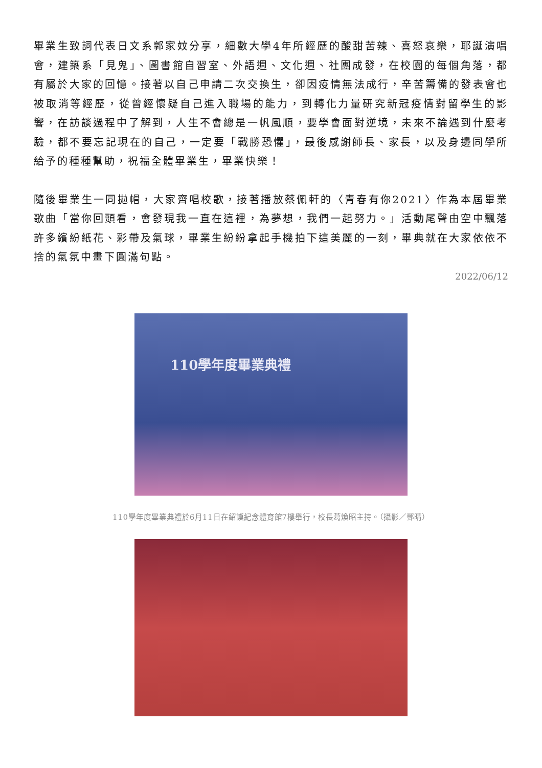畢業生致詞代表日文系郭家妏分享，細數大學4年所經歷的酸甜苦辣、喜怒哀樂，耶誕演唱會，建築系「見鬼」、圖書館自習室、外語週、文化週、社團成發，在校園的每個角落，都有屬於大家的回憶。接著以自己申請二次交換生，卻因疫情無法成行，辛苦籌備的發表會也被取消等經歷，從曾經懷疑自己進入職場的能力，到轉化力量研究新冠疫情對留學生的影響，在訪談過程中了解到，人生不會總是一帆風順，要學會面對逆境，未來不論遇到什麼考驗，都不要忘記現在的自己，一定要「戰勝恐懼」，最後感謝師長、家長，以及身邊同學所給予的種種幫助，祝福全體畢業生，畢業快樂！
隨後畢業生一同拋帽，大家齊唱校歌，接著播放蔡佩軒的〈青春有你2021〉作為本屆畢業歌曲「當你回頭看，會發現我一直在這裡，為夢想，我們一起努力。」活動尾聲由空中飄落許多繽紛紙花、彩帶及氣球，畢業生紛紛拿起手機拍下這美麗的一刻，畢典就在大家依依不捨的氣氛中畫下圓滿句點。
2022/06/12
110學年度畢業典禮
110學年度畢業典禮於6月11日在紹謨紀念體育館7樓舉行，校長葛煥昭主持。（攝影／鄧晴）